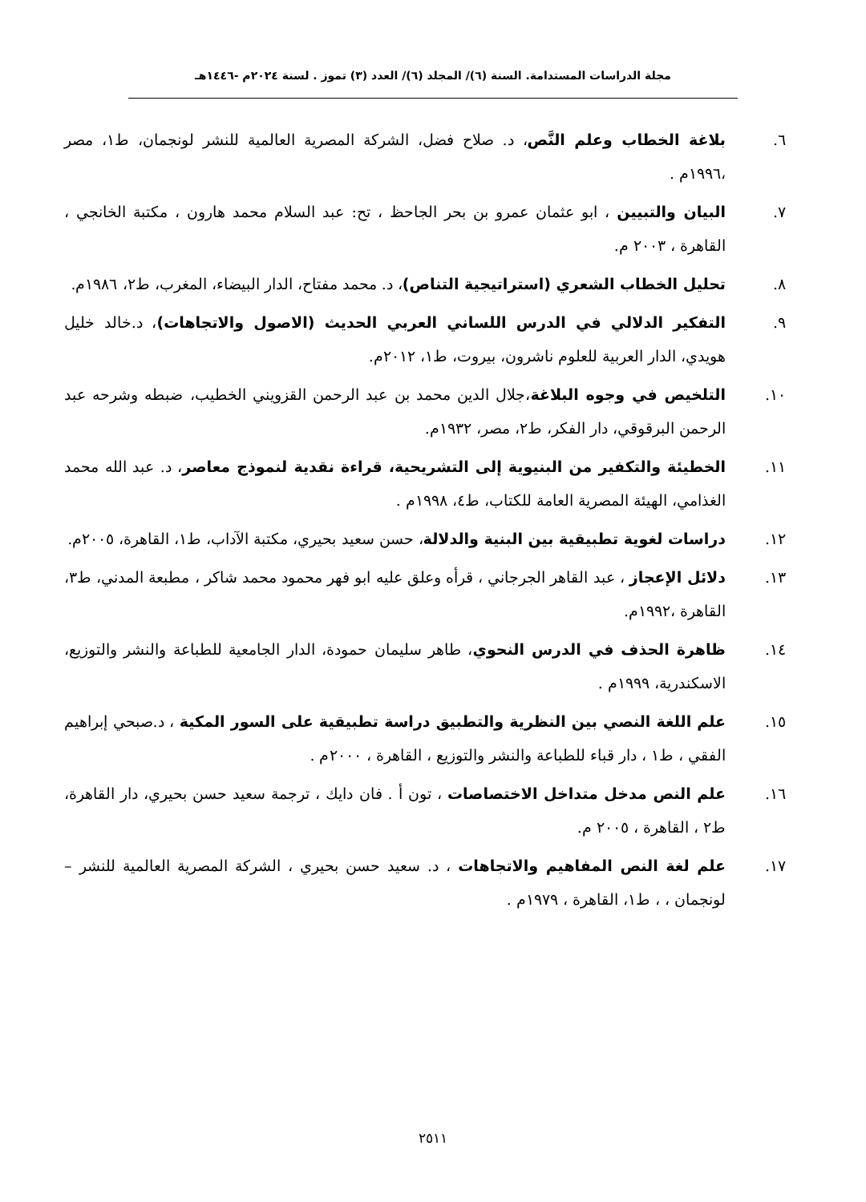مجلة الدراسات المستدامة. السنة (٦)/ المجلد (٦)/ العدد (٣) تموز . لسنة ٢٠٢٤م -١٤٤٦هـ
٦. بلاغة الخطاب وعلم النَّص، د. صلاح فضل، الشركة المصرية العالمية للنشر لونجمان، ط١، مصر ،١٩٩٦م .
٧. البيان والتبيين ، ابو عثمان عمرو بن بحر الجاحظ ، تح: عبد السلام محمد هارون ، مكتبة الخانجي ، القاهرة ، ٢٠٠٣ م.
٨. تحليل الخطاب الشعري (استراتيجية التناص)، د. محمد مفتاح، الدار البيضاء، المغرب، ط٢، ١٩٨٦م.
٩. التفكير الدلالي في الدرس اللساني العربي الحديث (الاصول والاتجاهات)، د.خالد خليل هويدي، الدار العربية للعلوم ناشرون، بيروت، ط١، ٢٠١٢م.
١٠. التلخيص في وجوه البلاغة،جلال الدين محمد بن عبد الرحمن القزويني الخطيب، ضبطه وشرحه عبد الرحمن البرقوقي، دار الفكر، ط٢، مصر، ١٩٣٢م.
١١. الخطيئة والتكفير من البنيوية إلى التشريحية، قراءة نقدية لنموذج معاصر، د. عبد الله محمد الغذامي، الهيئة المصرية العامة للكتاب، ط٤، ١٩٩٨م .
١٢. دراسات لغوية تطبيقية بين البنية والدلالة، حسن سعيد بحيري، مكتبة الآداب، ط١، القاهرة، ٢٠٠٥م.
١٣. دلائل الإعجاز ، عبد القاهر الجرجاني ، قرأه وعلق عليه ابو فهر محمود محمد شاكر ، مطبعة المدني، ط٣، القاهرة ،١٩٩٢م.
١٤. ظاهرة الحذف في الدرس النحوي، طاهر سليمان حمودة، الدار الجامعية للطباعة والنشر والتوزيع، الاسكندرية، ١٩٩٩م .
١٥. علم اللغة النصي بين النظرية والتطبيق دراسة تطبيقية على السور المكية ، د.صبحي إبراهيم الفقي ، ط١ ، دار قباء للطباعة والنشر والتوزيع ، القاهرة ، ٢٠٠٠م .
١٦. علم النص مدخل متداخل الاختصاصات ، تون أ . فان دايك ، ترجمة سعيد حسن بحيري، دار القاهرة، ط٢ ، القاهرة ، ٢٠٠٥ م.
١٧. علم لغة النص المفاهيم والاتجاهات ، د. سعيد حسن بحيري ، الشركة المصرية العالمية للنشر – لونجمان ، ، ط١، القاهرة ، ١٩٧٩م .
٢٥١١